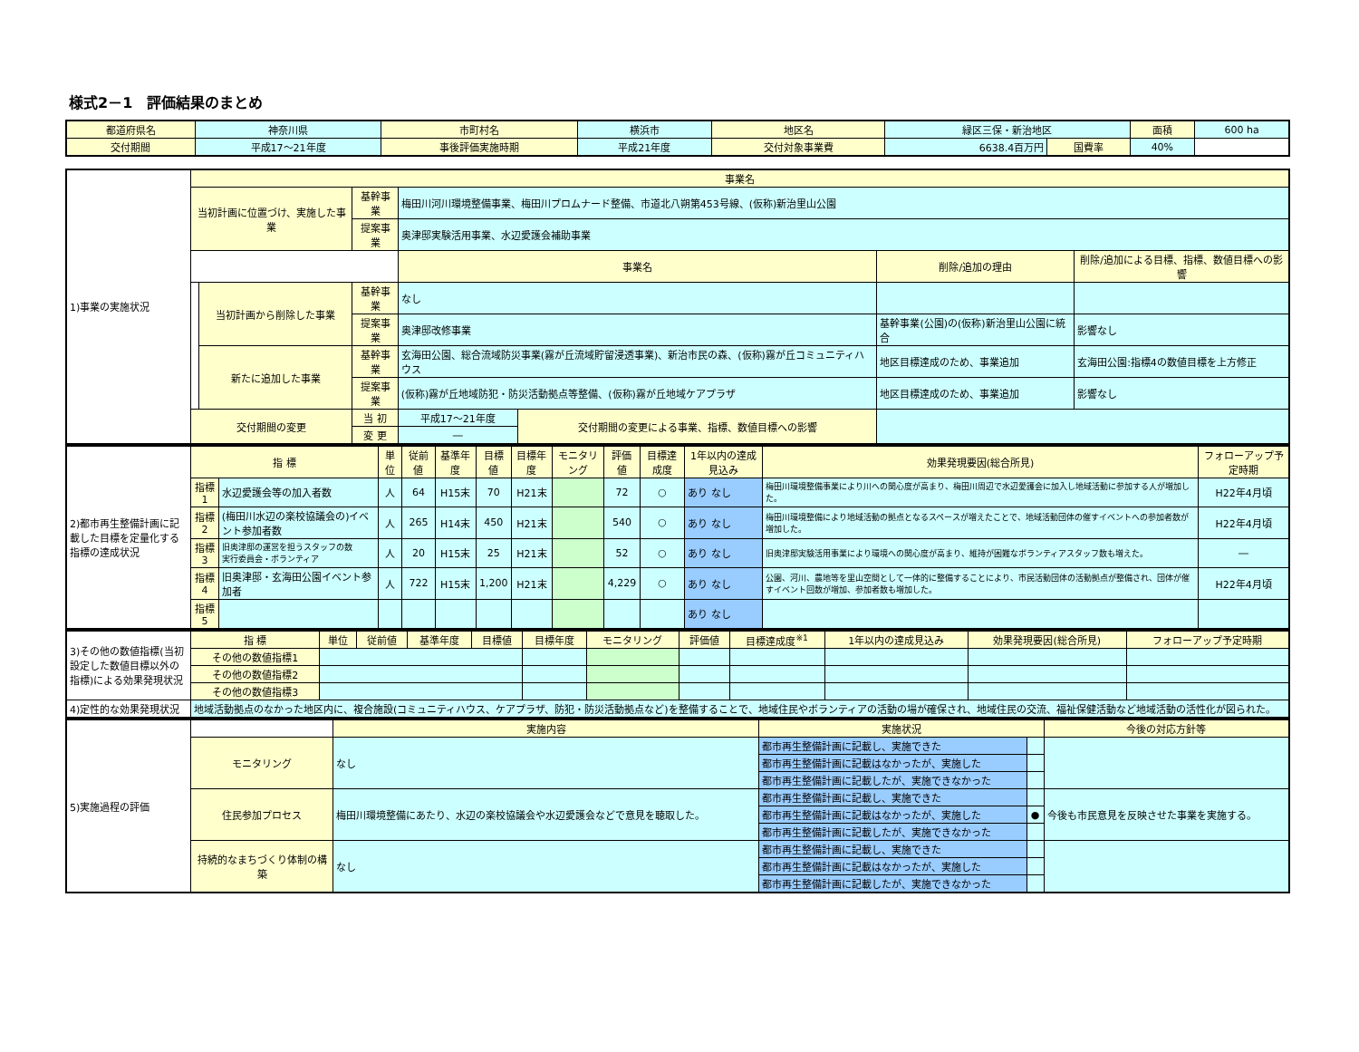様式2－1　評価結果のまとめ
| 都道府県名 | 神奈川県 | 市町村名 | 横浜市 | 地区名 | 緑区三保・新治地区 | | 面積 | 600 ha |
| 交付期間 | 平成17～21年度 | 事後評価実施時期 | 平成21年度 | 交付対象事業費 | 6638.4百万円 | 国費率 | 40% | |
| 1)事業の実施状況 | 事業名 | | | | | | |
| | 当初計画に位置づけ、実施した事業 | | 基幹事業 | 梅田川河川環境整備事業、梅田川プロムナード整備、市道北八朔第453号線、(仮称)新治里山公園 | | | |
| | | | 提案事業 | 奥津邸実験活用事業、水辺愛護会補助事業 | | | |
| | | | | 事業名 | | 削除/追加の理由 | 削除/追加による目標、指標、数値目標への影響 |
| | | 当初計画から削除した事業 | 基幹事業 | なし | | | |
| | | | 提案事業 | 奥津邸改修事業 | | 基幹事業(公園)の(仮称)新治里山公園に統合 | 影響なし |
| | | 新たに追加した事業 | 基幹事業 | 玄海田公園、総合流域防災事業(霧が丘流域貯留浸透事業)、新治市民の森、(仮称)霧が丘コミュニティハウス | | 地区目標達成のため、事業追加 | 玄海田公園:指標4の数値目標を上方修正 |
| | | | 提案事業 | (仮称)霧が丘地域防犯・防災活動拠点等整備、(仮称)霧が丘地域ケアプラザ | | 地区目標達成のため、事業追加 | 影響なし |
| | 交付期間の変更 | | 当 初 | 平成17～21年度 | 交付期間の変更による事業、指標、数値目標への影響 | | |
| | | | 変 更 | ― | | | |
| 2)都市再生整備計画に記載した目標を定量化する指標の達成状況 | 指 標 | | 単位 | 従前値 | 基準年度 | 目標値 | 目標年度 | モニタリング | 評価値 | 目標達成度 | 1年以内の達成見込み | 効果発現要因(総合所見) | フォローアップ予定時期 |
| | 指標1 | 水辺愛護会等の加入者数 | 人 | 64 | H15末 | 70 | H21末 | | 72 | ○ | あり なし | 梅田川環境整備事業により川への関心度が高まり、梅田川周辺で水辺愛護会に加入し地域活動に参加する人が増加した。 | H22年4月頃 |
| | 指標2 | (梅田川水辺の楽校協議会の)イベント参加者数 | 人 | 265 | H14末 | 450 | H21末 | | 540 | ○ | あり なし | 梅田川環境整備により地域活動の拠点となるスペースが増えたことで、地域活動団体の催すイベントへの参加者数が増加した。 | H22年4月頃 |
| | 指標3 | 旧奥津邸の運営を担うスタッフの数 実行委員会・ボランティア | 人 | 20 | H15末 | 25 | H21末 | | 52 | ○ | あり なし | 旧奥津邸実験活用事業により環境への関心度が高まり、維持が困難なボランティアスタッフ数も増えた。 | ― |
| | 指標4 | 旧奥津邸・玄海田公園イベント参加者 | 人 | 722 | H15末 | 1,200 | H21末 | | 4,229 | ○ | あり なし | 公園、河川、農地等を里山空間として一体的に整備することにより、市民活動団体の活動拠点が整備され、団体が催すイベント回数が増加、参加者数も増加した。 | H22年4月頃 |
| | 指標5 | | | | | | | | | | あり なし | | |
| 3)その他の数値指標(当初設定した数値目標以外の指標)による効果発現状況 | 指 標 | | 単位 | 従前値 | 基準年度 | 目標値 | 目標年度 | モニタリング | 評価値 | 目標達成度<sup>※1</sup> | 1年以内の達成見込み | 効果発現要因(総合所見) | フォローアップ予定時期 |
| | その他の数値指標1 | | | | | | | | | | | | |
| | その他の数値指標2 | | | | | | | | | | | | |
| | その他の数値指標3 | | | | | | | | | | | | |
| 4)定性的な効果発現状況 | 地域活動拠点のなかった地区内に、複合施設(コミュニティハウス、ケアプラザ、防犯・防災活動拠点など)を整備することで、地域住民やボランティアの活動の場が確保され、地域住民の交流、福祉保健活動など地域活動の活性化が図られた。 | | | | | | | | | | | | |
| 5)実施過程の評価 | | 実施内容 | 実施状況 | | 今後の対応方針等 |
| | モニタリング | なし | 都市再生整備計画に記載し、実施できた | | |
| | | | 都市再生整備計画に記載はなかったが、実施した | | |
| | | | 都市再生整備計画に記載したが、実施できなかった | | |
| | 住民参加プロセス | 梅田川環境整備にあたり、水辺の楽校協議会や水辺愛護会などで意見を聴取した。 | 都市再生整備計画に記載し、実施できた | | 今後も市民意見を反映させた事業を実施する。 |
| | | | 都市再生整備計画に記載はなかったが、実施した | ● | |
| | | | 都市再生整備計画に記載したが、実施できなかった | | |
| | 持続的なまちづくり体制の構築 | なし | 都市再生整備計画に記載し、実施できた | | |
| | | | 都市再生整備計画に記載はなかったが、実施した | | |
| | | | 都市再生整備計画に記載したが、実施できなかった | | |